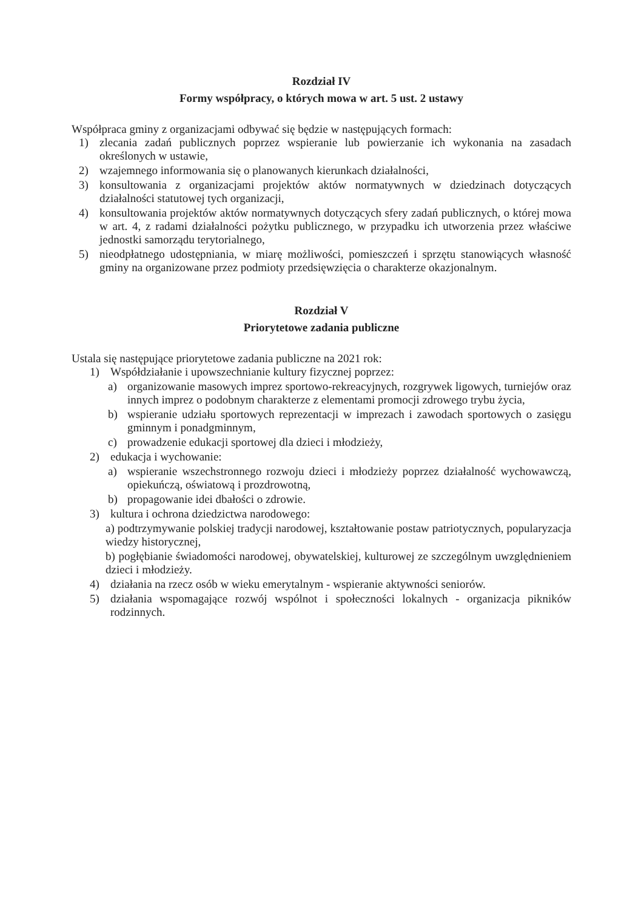Rozdział IV
Formy współpracy, o których mowa w art. 5 ust. 2 ustawy
Współpraca gminy z organizacjami odbywać się będzie w następujących formach:
1) zlecania zadań publicznych poprzez wspieranie lub powierzanie ich wykonania na zasadach określonych w ustawie,
2) wzajemnego informowania się o planowanych kierunkach działalności,
3) konsultowania z organizacjami projektów aktów normatywnych w dziedzinach dotyczących działalności statutowej tych organizacji,
4) konsultowania projektów aktów normatywnych dotyczących sfery zadań publicznych, o której mowa w art. 4, z radami działalności pożytku publicznego, w przypadku ich utworzenia przez właściwe jednostki samorządu terytorialnego,
5) nieodpłatnego udostępniania, w miarę możliwości, pomieszczeń i sprzętu stanowiących własność gminy na organizowane przez podmioty przedsięwzięcia o charakterze okazjonalnym.
Rozdział V
Priorytetowe zadania publiczne
Ustala się następujące priorytetowe zadania publiczne na 2021 rok:
1) Współdziałanie i upowszechnianie kultury fizycznej poprzez:
a) organizowanie masowych imprez sportowo-rekreacyjnych, rozgrywek ligowych, turniejów oraz innych imprez o podobnym charakterze z elementami promocji zdrowego trybu życia,
b) wspieranie udziału sportowych reprezentacji w imprezach i zawodach sportowych o zasięgu gminnym i ponadgminnym,
c) prowadzenie edukacji sportowej dla dzieci i młodzieży,
2) edukacja i wychowanie:
a) wspieranie wszechstronnego rozwoju dzieci i młodzieży poprzez działalność wychowawczą, opiekuńczą, oświatową i prozdrowotną,
b) propagowanie idei dbałości o zdrowie.
3) kultura i ochrona dziedzictwa narodowego:
a) podtrzymywanie polskiej tradycji narodowej, kształtowanie postaw patriotycznych, popularyzacja wiedzy historycznej,
b) pogłębianie świadomości narodowej, obywatelskiej, kulturowej ze szczególnym uwzględnieniem dzieci i młodzieży.
4) działania na rzecz osób w wieku emerytalnym - wspieranie aktywności seniorów.
5) działania wspomagające rozwój wspólnot i społeczności lokalnych - organizacja pikników rodzinnych.